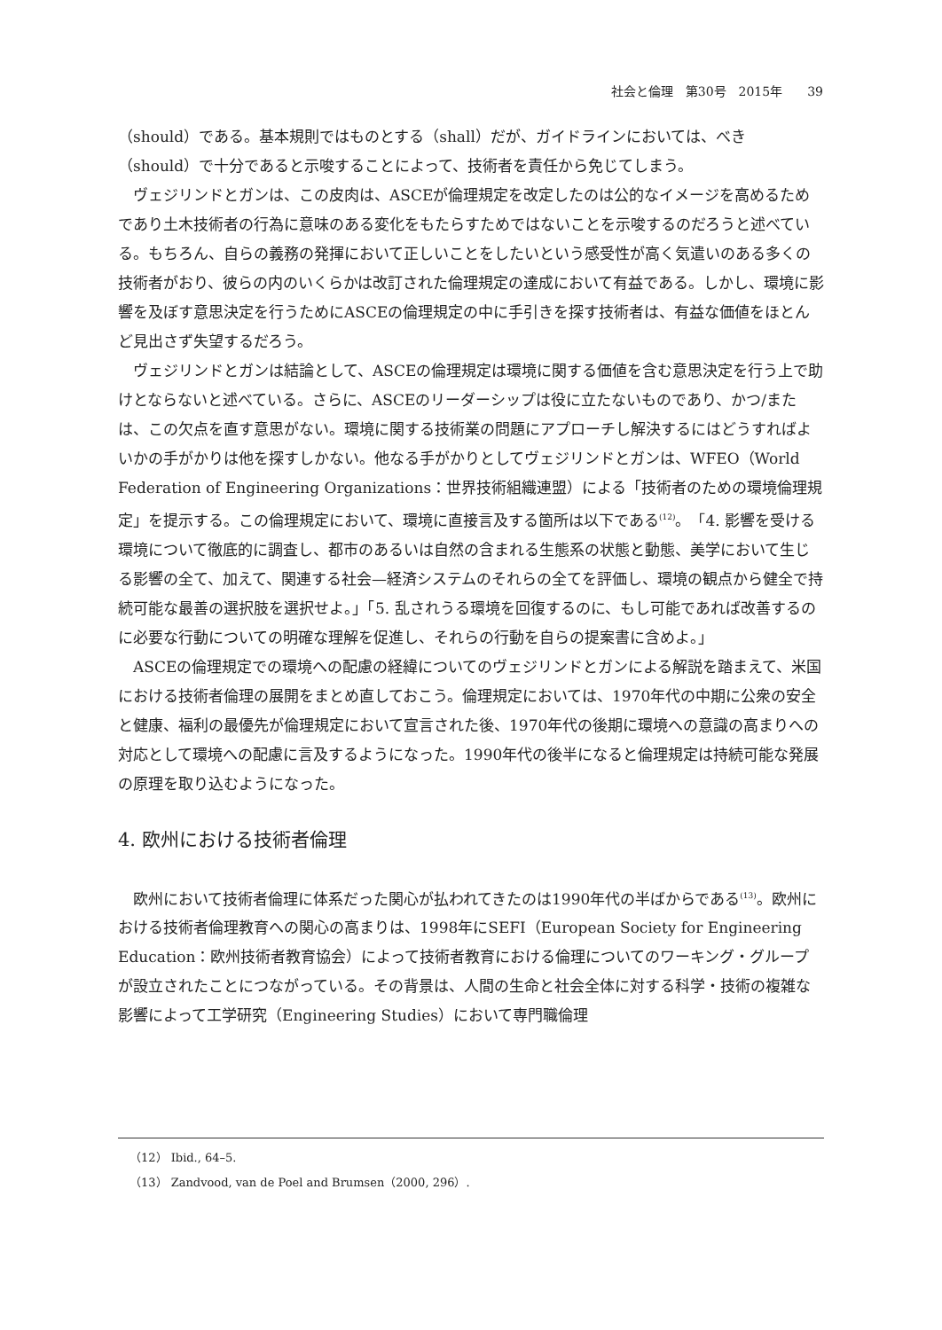社会と倫理　第30号　2015年　　39
（should）である。基本規則ではものとする（shall）だが、ガイドラインにおいては、べき（should）で十分であると示唆することによって、技術者を責任から免じてしまう。
ヴェジリンドとガンは、この皮肉は、ASCEが倫理規定を改定したのは公的なイメージを高めるためであり土木技術者の行為に意味のある変化をもたらすためではないことを示唆するのだろうと述べている。もちろん、自らの義務の発揮において正しいことをしたいという感受性が高く気遣いのある多くの技術者がおり、彼らの内のいくらかは改訂された倫理規定の達成において有益である。しかし、環境に影響を及ぼす意思決定を行うためにASCEの倫理規定の中に手引きを探す技術者は、有益な価値をほとんど見出さず失望するだろう。
ヴェジリンドとガンは結論として、ASCEの倫理規定は環境に関する価値を含む意思決定を行う上で助けとならないと述べている。さらに、ASCEのリーダーシップは役に立たないものであり、かつ/または、この欠点を直す意思がない。環境に関する技術業の問題にアプローチし解決するにはどうすればよいかの手がかりは他を探すしかない。他なる手がかりとしてヴェジリンドとガンは、WFEO（World Federation of Engineering Organizations：世界技術組織連盟）による「技術者のための環境倫理規定」を提示する。この倫理規定において、環境に直接言及する箇所は以下である<sup>(12)</sup>。「4. 影響を受ける環境について徹底的に調査し、都市のあるいは自然の含まれる生態系の状態と動態、美学において生じる影響の全て、加えて、関連する社会—経済システムのそれらの全てを評価し、環境の観点から健全で持続可能な最善の選択肢を選択せよ。」「5. 乱されうる環境を回復するのに、もし可能であれば改善するのに必要な行動についての明確な理解を促進し、それらの行動を自らの提案書に含めよ。」
ASCEの倫理規定での環境への配慮の経緯についてのヴェジリンドとガンによる解説を踏まえて、米国における技術者倫理の展開をまとめ直しておこう。倫理規定においては、1970年代の中期に公衆の安全と健康、福利の最優先が倫理規定において宣言された後、1970年代の後期に環境への意識の高まりへの対応として環境への配慮に言及するようになった。1990年代の後半になると倫理規定は持続可能な発展の原理を取り込むようになった。
4. 欧州における技術者倫理
欧州において技術者倫理に体系だった関心が払われてきたのは1990年代の半ばからである<sup>(13)</sup>。欧州における技術者倫理教育への関心の高まりは、1998年にSEFI（European Society for Engineering Education：欧州技術者教育協会）によって技術者教育における倫理についてのワーキング・グループが設立されたことにつながっている。その背景は、人間の生命と社会全体に対する科学・技術の複雑な影響によって工学研究（Engineering Studies）において専門職倫理
（12） Ibid., 64–5.
（13） Zandvood, van de Poel and Brumsen（2000, 296）.